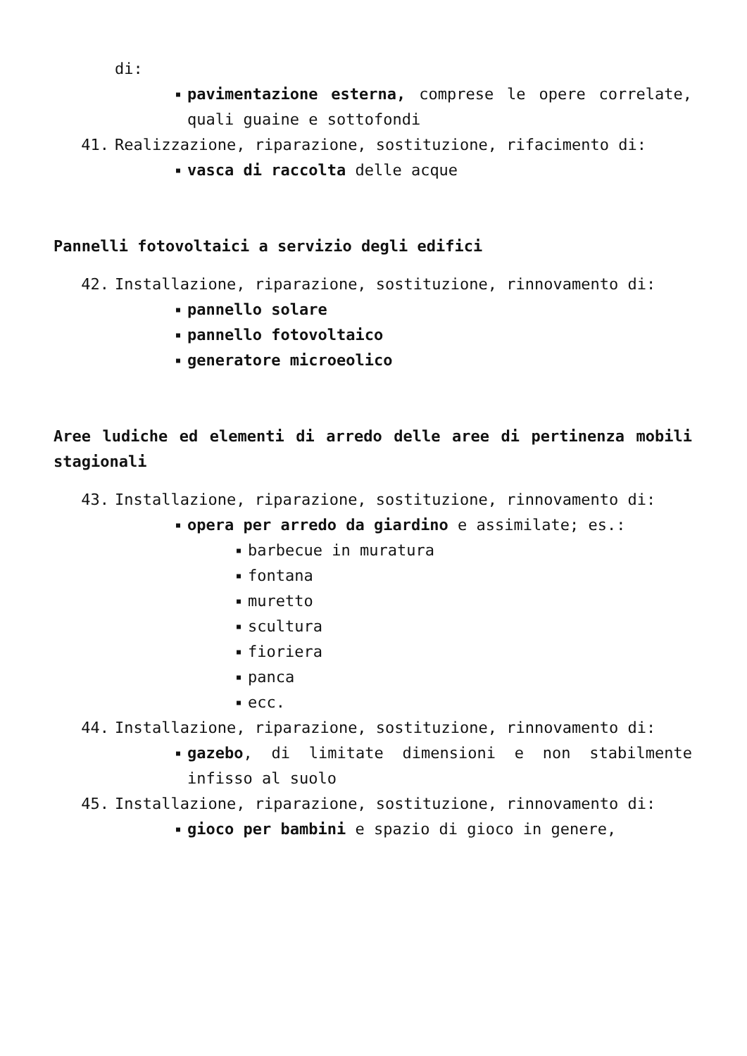di:
■ pavimentazione esterna, comprese le opere correlate, quali guaine e sottofondi
41. Realizzazione, riparazione, sostituzione, rifacimento di:
■ vasca di raccolta delle acque
Pannelli fotovoltaici a servizio degli edifici
42. Installazione, riparazione, sostituzione, rinnovamento di:
■ pannello solare
■ pannello fotovoltaico
■ generatore microeolico
Aree ludiche ed elementi di arredo delle aree di pertinenza mobili stagionali
43. Installazione, riparazione, sostituzione, rinnovamento di:
■ opera per arredo da giardino e assimilate; es.:
■ barbecue in muratura
■ fontana
■ muretto
■ scultura
■ fioriera
■ panca
■ ecc.
44. Installazione, riparazione, sostituzione, rinnovamento di:
■ gazebo, di limitate dimensioni e non stabilmente infisso al suolo
45. Installazione, riparazione, sostituzione, rinnovamento di:
■ gioco per bambini e spazio di gioco in genere,